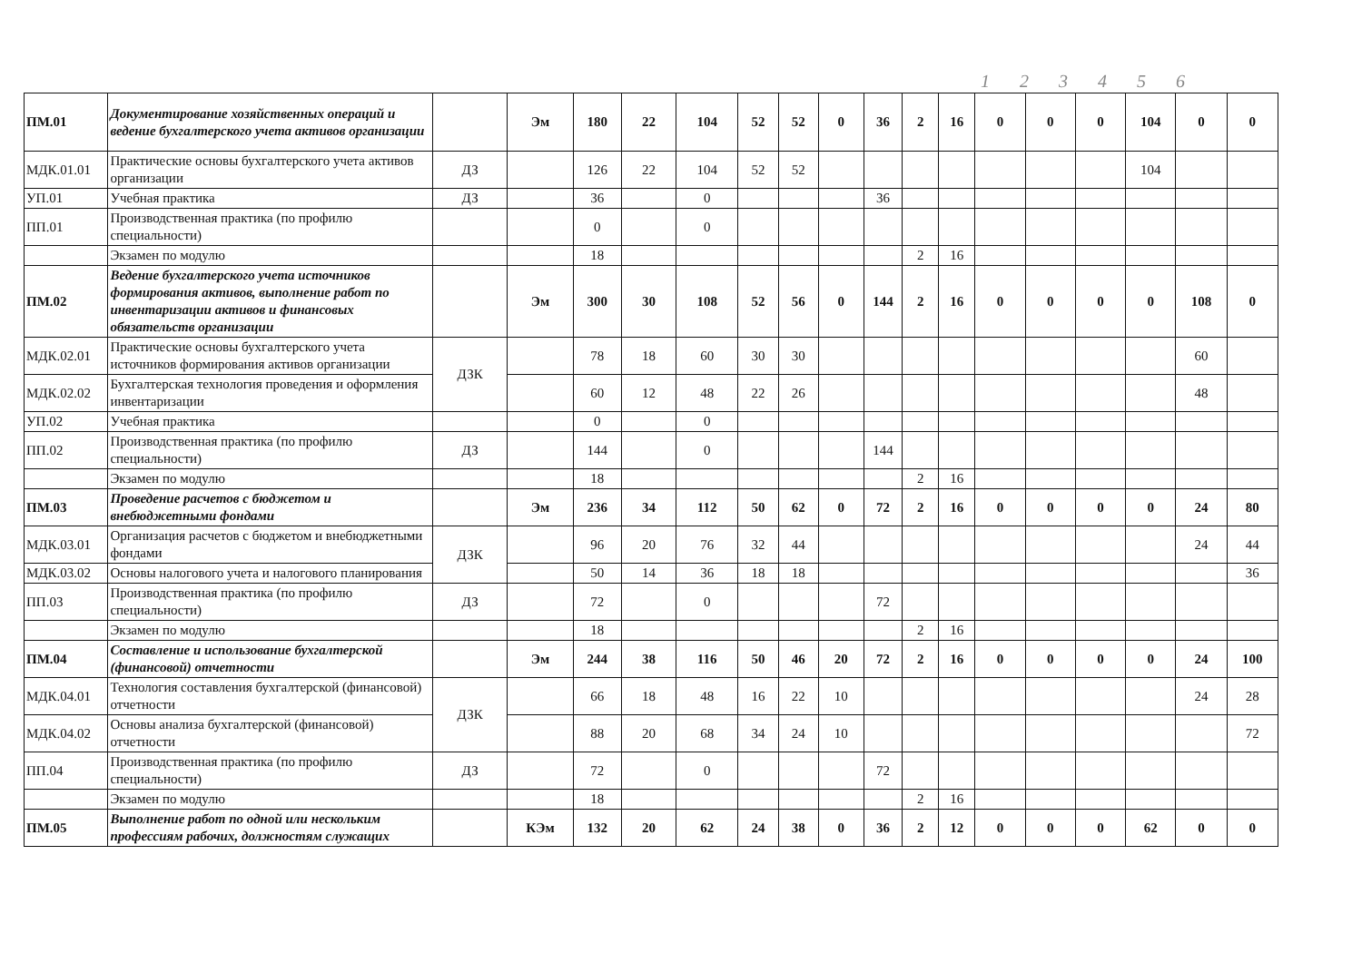1 2 3 4 5 6
| ПМ.01 | Документирование хозяйственных операций и ведение бухгалтерского учета активов организации | | Эм | 180 | 22 | 104 | 52 | 52 | 0 | 36 | 2 | 16 | 0 | 0 | 0 | 104 | 0 | 0 |
| МДК.01.01 | Практические основы бухгалтерского учета активов организации | ДЗ | | 126 | 22 | 104 | 52 | 52 | | | | | | | | 104 | | |
| УП.01 | Учебная практика | ДЗ | | 36 | | 0 | | | | 36 | | | | | | | | |
| ПП.01 | Производственная практика (по профилю специальности) | | | 0 | | 0 | | | | | | | | | | | | |
| | Экзамен по модулю | | | 18 | | | | | | | 2 | 16 | | | | | | |
| ПМ.02 | Ведение бухгалтерского учета источников формирования активов, выполнение работ по инвентаризации активов и финансовых обязательств организации | | Эм | 300 | 30 | 108 | 52 | 56 | 0 | 144 | 2 | 16 | 0 | 0 | 0 | 0 | 108 | 0 |
| МДК.02.01 | Практические основы бухгалтерского учета источников формирования активов организации | ДЗК | | 78 | 18 | 60 | 30 | 30 | | | | | | | | | 60 | |
| МДК.02.02 | Бухгалтерская технология проведения и оформления инвентаризации | | | 60 | 12 | 48 | 22 | 26 | | | | | | | | | 48 | |
| УП.02 | Учебная практика | | | 0 | | 0 | | | | | | | | | | | | |
| ПП.02 | Производственная практика (по профилю специальности) | ДЗ | | 144 | | 0 | | | | 144 | | | | | | | | |
| | Экзамен по модулю | | | 18 | | | | | | | 2 | 16 | | | | | | |
| ПМ.03 | Проведение расчетов с бюджетом и внебюджетными фондами | | Эм | 236 | 34 | 112 | 50 | 62 | 0 | 72 | 2 | 16 | 0 | 0 | 0 | 0 | 24 | 80 |
| МДК.03.01 | Организация расчетов с бюджетом и внебюджетными фондами | ДЗК | | 96 | 20 | 76 | 32 | 44 | | | | | | | | | 24 | 44 |
| МДК.03.02 | Основы налогового учета и налогового планирования | | | 50 | 14 | 36 | 18 | 18 | | | | | | | | | | 36 |
| ПП.03 | Производственная практика (по профилю специальности) | ДЗ | | 72 | | 0 | | | | 72 | | | | | | | | |
| | Экзамен по модулю | | | 18 | | | | | | | 2 | 16 | | | | | | |
| ПМ.04 | Составление и использование бухгалтерской (финансовой) отчетности | | Эм | 244 | 38 | 116 | 50 | 46 | 20 | 72 | 2 | 16 | 0 | 0 | 0 | 0 | 24 | 100 |
| МДК.04.01 | Технология составления бухгалтерской (финансовой) отчетности | ДЗК | | 66 | 18 | 48 | 16 | 22 | 10 | | | | | | | | 24 | 28 |
| МДК.04.02 | Основы анализа бухгалтерской (финансовой) отчетности | | | 88 | 20 | 68 | 34 | 24 | 10 | | | | | | | | | 72 |
| ПП.04 | Производственная практика (по профилю специальности) | ДЗ | | 72 | | 0 | | | | 72 | | | | | | | | |
| | Экзамен по модулю | | | 18 | | | | | | | 2 | 16 | | | | | | |
| ПМ.05 | Выполнение работ по одной или нескольким профессиям рабочих, должностям служащих | | КЭм | 132 | 20 | 62 | 24 | 38 | 0 | 36 | 2 | 12 | 0 | 0 | 0 | 62 | 0 | 0 |